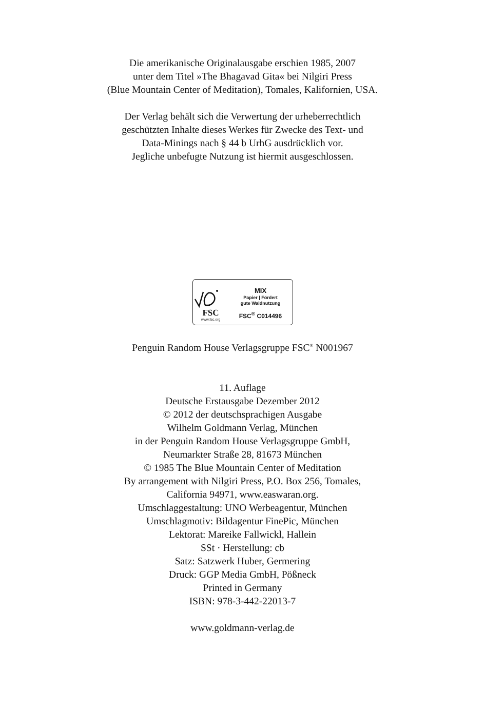Die amerikanische Originalausgabe erschien 1985, 2007
unter dem Titel »The Bhagavad Gita« bei Nilgiri Press
(Blue Mountain Center of Meditation), Tomales, Kalifornien, USA.
Der Verlag behält sich die Verwertung der urheberrechtlich
geschützten Inhalte dieses Werkes für Zwecke des Text- und
Data-Minings nach § 44 b UrhG ausdrücklich vor.
Jegliche unbefugte Nutzung ist hiermit ausgeschlossen.
FSC
www.fsc.org
MIX
Papier | Fördert
gute Waldnutzung
FSC<sup>®</sup> C014496
Penguin Random House Verlagsgruppe FSC<sup>®</sup> N001967
11. Auflage
Deutsche Erstausgabe Dezember 2012
© 2012 der deutschsprachigen Ausgabe
Wilhelm Goldmann Verlag, München
in der Penguin Random House Verlagsgruppe GmbH,
Neumarkter Straße 28, 81673 München
© 1985 The Blue Mountain Center of Meditation
By arrangement with Nilgiri Press, P.O. Box 256, Tomales,
California 94971, www.easwaran.org.
Umschlaggestaltung: UNO Werbeagentur, München
Umschlagmotiv: Bildagentur FinePic, München
Lektorat: Mareike Fallwickl, Hallein
SSt · Herstellung: cb
Satz: Satzwerk Huber, Germering
Druck: GGP Media GmbH, Pößneck
Printed in Germany
ISBN: 978-3-442-22013-7
www.goldmann-verlag.de